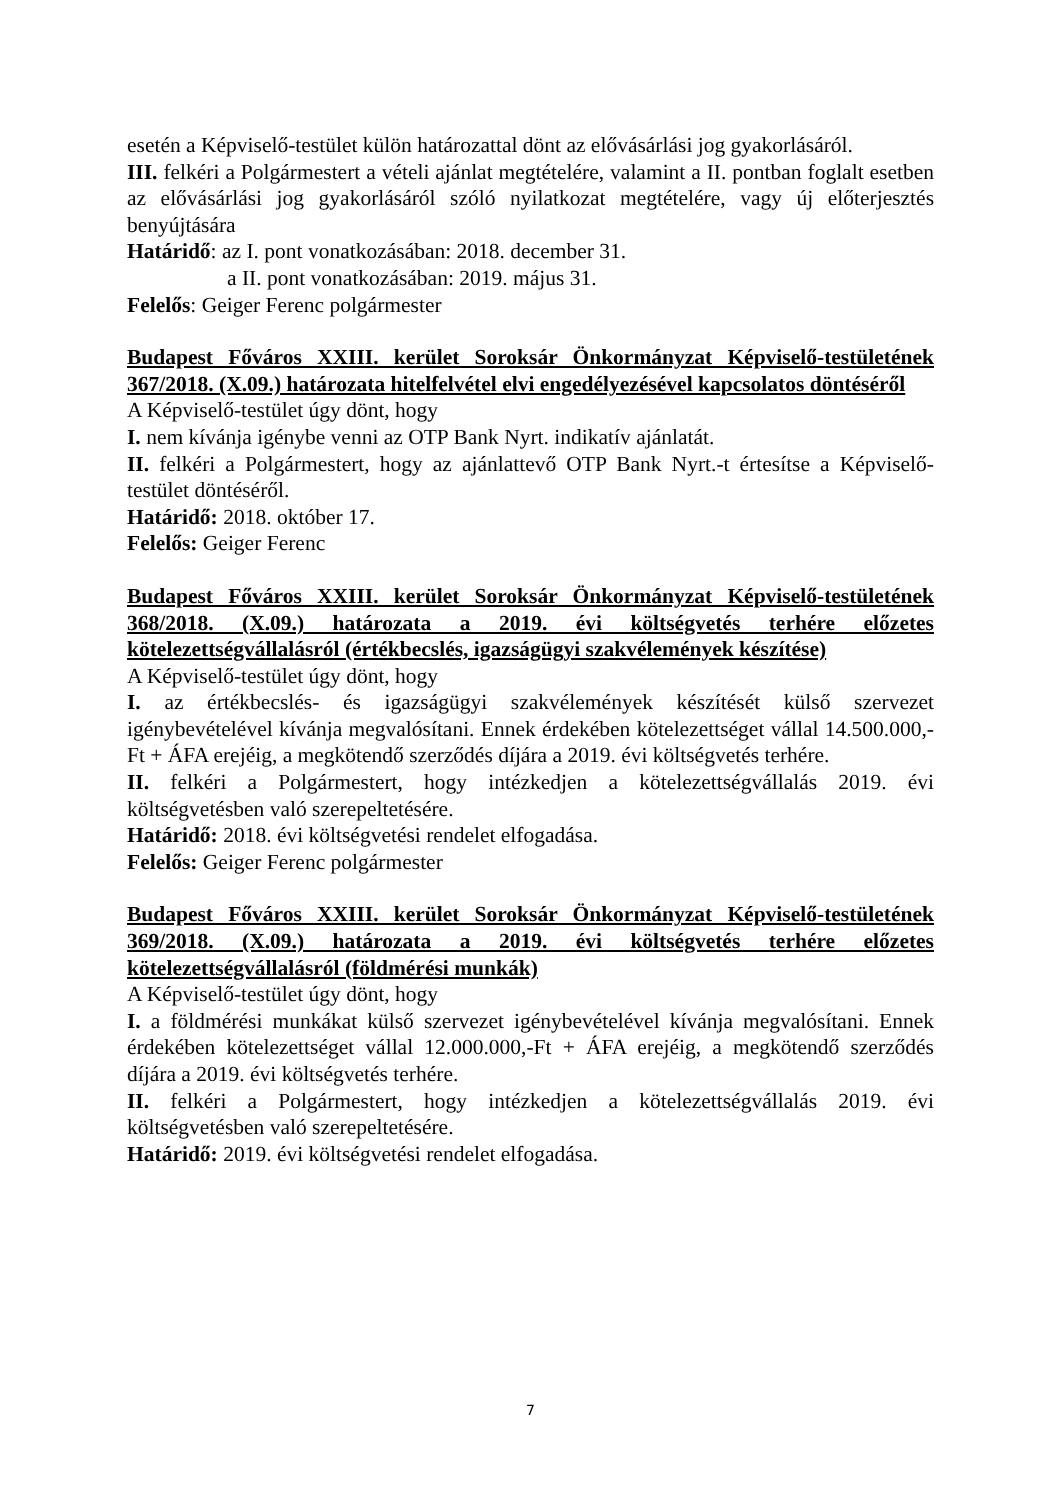esetén a Képviselő-testület külön határozattal dönt az elővásárlási jog gyakorlásáról.
III. felkéri a Polgármestert a vételi ajánlat megtételére, valamint a II. pontban foglalt esetben az elővásárlási jog gyakorlásáról szóló nyilatkozat megtételére, vagy új előterjesztés benyújtására
Határidő: az I. pont vonatkozásában: 2018. december 31.
a II. pont vonatkozásában: 2019. május 31.
Felelős: Geiger Ferenc polgármester
Budapest Főváros XXIII. kerület Soroksár Önkormányzat Képviselő-testületének 367/2018. (X.09.) határozata hitelfelvétel elvi engedélyezésével kapcsolatos döntéséről
A Képviselő-testület úgy dönt, hogy
I. nem kívánja igénybe venni az OTP Bank Nyrt. indikatív ajánlatát.
II. felkéri a Polgármestert, hogy az ajánlattevő OTP Bank Nyrt.-t értesítse a Képviselő-testület döntéséről.
Határidő: 2018. október 17.
Felelős: Geiger Ferenc
Budapest Főváros XXIII. kerület Soroksár Önkormányzat Képviselő-testületének 368/2018. (X.09.) határozata a 2019. évi költségvetés terhére előzetes kötelezettségvállalásról (értékbecslés, igazságügyi szakvélemények készítése)
A Képviselő-testület úgy dönt, hogy
I. az értékbecslés- és igazságügyi szakvélemények készítését külső szervezet igénybevételével kívánja megvalósítani. Ennek érdekében kötelezettséget vállal 14.500.000,-Ft + ÁFA erejéig, a megkötendő szerződés díjára a 2019. évi költségvetés terhére.
II. felkéri a Polgármestert, hogy intézkedjen a kötelezettségvállalás 2019. évi költségvetésben való szerepeltetésére.
Határidő: 2018. évi költségvetési rendelet elfogadása.
Felelős: Geiger Ferenc polgármester
Budapest Főváros XXIII. kerület Soroksár Önkormányzat Képviselő-testületének 369/2018. (X.09.) határozata a 2019. évi költségvetés terhére előzetes kötelezettségvállalásról (földmérési munkák)
A Képviselő-testület úgy dönt, hogy
I. a földmérési munkákat külső szervezet igénybevételével kívánja megvalósítani. Ennek érdekében kötelezettséget vállal 12.000.000,-Ft + ÁFA erejéig, a megkötendő szerződés díjára a 2019. évi költségvetés terhére.
II. felkéri a Polgármestert, hogy intézkedjen a kötelezettségvállalás 2019. évi költségvetésben való szerepeltetésére.
Határidő: 2019. évi költségvetési rendelet elfogadása.
7